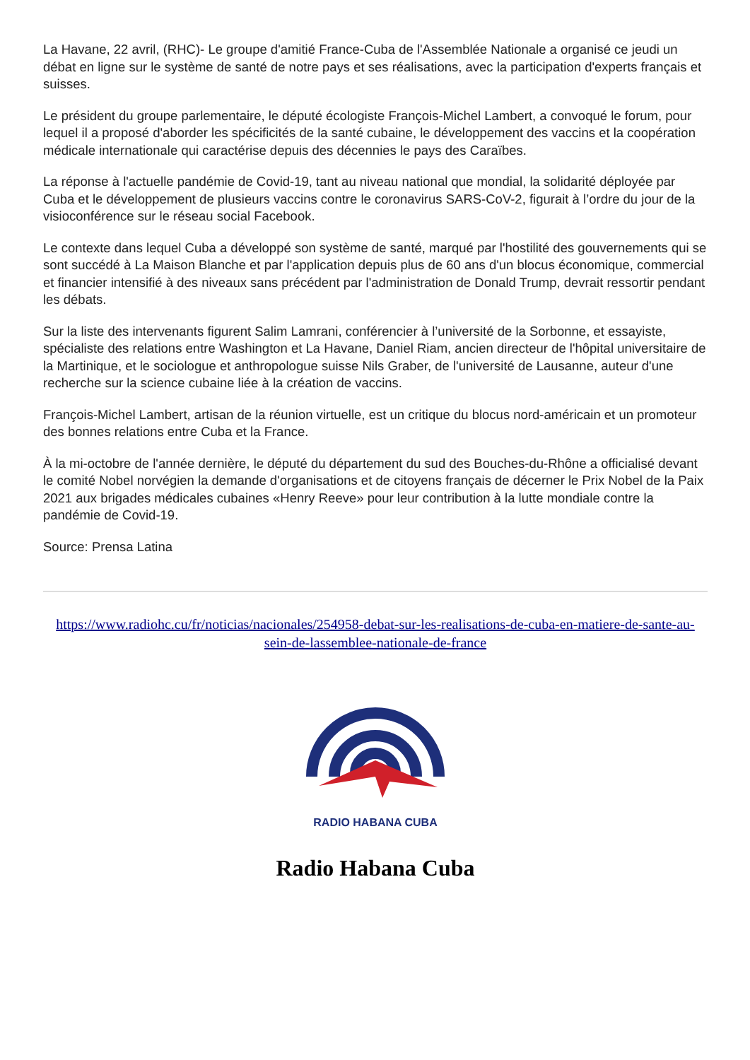La Havane, 22 avril, (RHC)- Le groupe d'amitié France-Cuba de l'Assemblée Nationale a organisé ce jeudi un débat en ligne sur le système de santé de notre pays et ses réalisations, avec la participation d'experts français et suisses.
Le président du groupe parlementaire, le député écologiste François-Michel Lambert, a convoqué le forum, pour lequel il a proposé d'aborder les spécificités de la santé cubaine, le développement des vaccins et la coopération médicale internationale qui caractérise depuis des décennies le pays des Caraïbes.
La réponse à l'actuelle pandémie de Covid-19, tant au niveau national que mondial, la solidarité déployée par Cuba et le développement de plusieurs vaccins contre le coronavirus SARS-CoV-2, figurait à l’ordre du jour de la visioconférence sur le réseau social Facebook.
Le contexte dans lequel Cuba a développé son système de santé, marqué par l'hostilité des gouvernements qui se sont succédé à La Maison Blanche et par l'application depuis plus de 60 ans d'un blocus économique, commercial et financier intensifié à des niveaux sans précédent par l'administration de Donald Trump, devrait ressortir pendant les débats.
Sur la liste des intervenants figurent Salim Lamrani, conférencier à l’université de la Sorbonne, et essayiste, spécialiste des relations entre Washington et La Havane, Daniel Riam, ancien directeur de l'hôpital universitaire de la Martinique, et le sociologue et anthropologue suisse Nils Graber, de l'université de Lausanne, auteur d'une recherche sur la science cubaine liée à la création de vaccins.
François-Michel Lambert, artisan de la réunion virtuelle, est un critique du blocus nord-américain et un promoteur des bonnes relations entre Cuba et la France.
À la mi-octobre de l'année dernière, le député du département du sud des Bouches-du-Rhône a officialisé devant le comité Nobel norvégien la demande d'organisations et de citoyens français de décerner le Prix Nobel de la Paix 2021 aux brigades médicales cubaines «Henry Reeve» pour leur contribution à la lutte mondiale contre la pandémie de Covid-19.
Source: Prensa Latina
https://www.radiohc.cu/fr/noticias/nacionales/254958-debat-sur-les-realisations-de-cuba-en-matiere-de-sante-au-sein-de-lassemblee-nationale-de-france
RADIO HABANA CUBA
Radio Habana Cuba